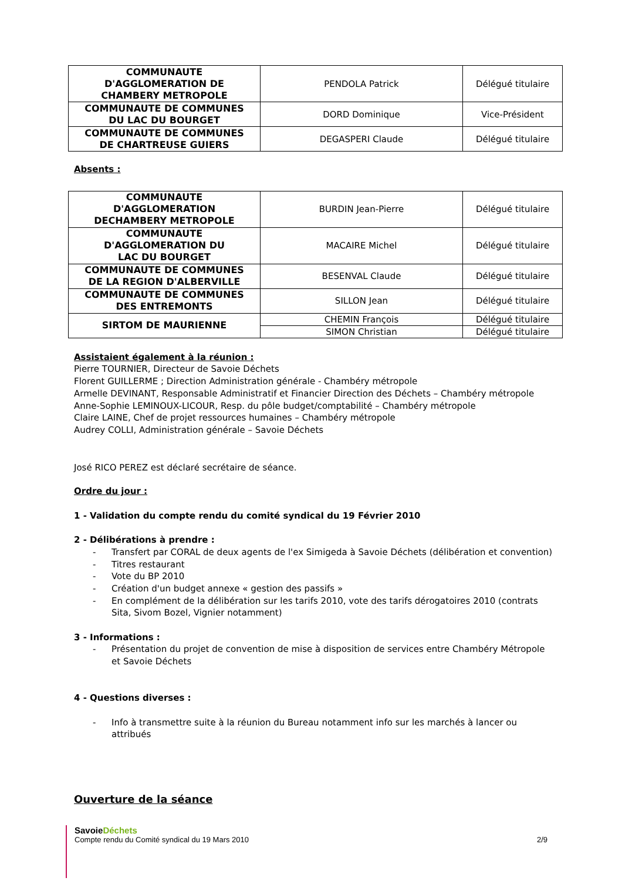| COMMUNAUTE D'AGGLOMERATION DE CHAMBERY METROPOLE | PENDOLA Patrick | Délégué titulaire |
| COMMUNAUTE DE COMMUNES DU LAC DU BOURGET | DORD Dominique | Vice-Président |
| COMMUNAUTE DE COMMUNES DE CHARTREUSE GUIERS | DEGASPERI Claude | Délégué titulaire |
Absents :
| COMMUNAUTE D'AGGLOMERATION DECHAMBERY METROPOLE | BURDIN Jean-Pierre | Délégué titulaire |
| COMMUNAUTE D'AGGLOMERATION DU LAC DU BOURGET | MACAIRE Michel | Délégué titulaire |
| COMMUNAUTE DE COMMUNES DE LA REGION D'ALBERVILLE | BESENVAL Claude | Délégué titulaire |
| COMMUNAUTE DE COMMUNES DES ENTREMONTS | SILLON Jean | Délégué titulaire |
| SIRTOM DE MAURIENNE | CHEMIN François | Délégué titulaire |
| | SIMON Christian | Délégué titulaire |
Assistaient également à la réunion :
Pierre TOURNIER, Directeur de Savoie Déchets
Florent GUILLERME ; Direction Administration générale - Chambéry métropole
Armelle DEVINANT, Responsable Administratif et Financier Direction des Déchets – Chambéry métropole
Anne-Sophie LEMINOUX-LICOUR, Resp. du pôle budget/comptabilité – Chambéry métropole
Claire LAINE, Chef de projet ressources humaines – Chambéry métropole
Audrey COLLI, Administration générale – Savoie Déchets
José RICO PEREZ est déclaré secrétaire de séance.
Ordre du jour :
1 - Validation du compte rendu du comité syndical du 19 Février 2010
2 - Délibérations à prendre :
- Transfert par CORAL de deux agents de l'ex Simigeda à Savoie Déchets (délibération et convention)
- Titres restaurant
- Vote du BP 2010
- Création d'un budget annexe « gestion des passifs »
- En complément de la délibération sur les tarifs 2010, vote des tarifs dérogatoires 2010 (contrats Sita, Sivom Bozel, Vignier notamment)
3 - Informations :
- Présentation du projet de convention de mise à disposition de services entre Chambéry Métropole et Savoie Déchets
4 - Questions diverses :
- Info à transmettre suite à la réunion du Bureau notamment info sur les marchés à lancer ou attribués
Ouverture de la séance
SavoieDéchets
Compte rendu du Comité syndical du 19 Mars 2010 2/9